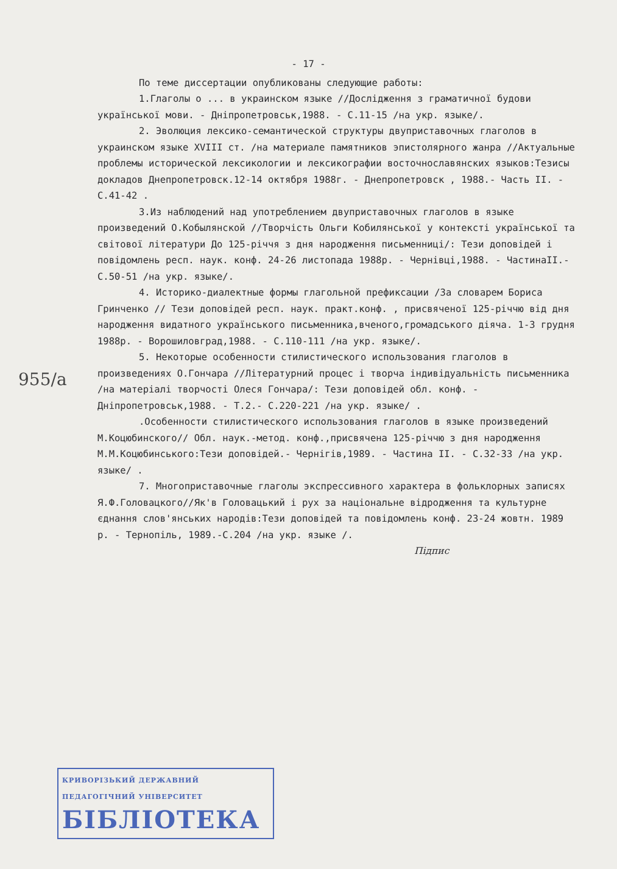- 17 -
955/a
По теме диссертации опубликованы следующие работы:
1.Глаголы о ... в украинском языке //Дослідження з граматичної будови української мови. - Дніпропетровськ,1988. - С.11-15 /на укр. языке/.
2. Эволюция лексико-семантической структуры двуприставочных глаголов в украинском языке XVIII ст. /на материале памятников эпистолярного жанра //Актуальные проблемы исторической лексикологии и лексикографии восточнославянских языков:Тезисы докладов Днепропетровск.12-14 октября 1988г. - Днепропетровск , 1988.- Часть II. - С.41-42 .
3.Из наблюдений над употреблением двуприставочных глаголов в языке произведений О.Кобылянской //Творчість Ольги Кобилянської у контексті української та світової літератури До 125-річчя з дня народження письменниці/: Тези доповідей і повідомлень респ. наук. конф. 24-26 листопада 1988р. - Чернівці,1988. - ЧастинаII.- С.50-51 /на укр. языке/.
4. Историко-диалектные формы глагольной префиксации /За словарем Бориса Гринченко // Тези доповідей респ. наук. практ.конф. , присвяченої 125-річчю від дня народження видатного українського письменника,вченого,громадського діяча. 1-3 грудня 1988р. - Ворошиловград,1988. - С.110-111 /на укр. языке/.
5. Некоторые особенности стилистического использования глаголов в произведениях О.Гончара //Літературний процес і творча індивідуальність письменника /на матеріалі творчості Олеся Гончара/: Тези доповідей обл. конф. - Дніпропетровськ,1988. - Т.2.- С.220-221 /на укр. языке/ .
.Особенности стилистического использования глаголов в языке произведений М.Коцюбинского// Обл. наук.-метод. конф.,присвячена 125-річчю з дня народження М.М.Коцюбинського:Тези доповідей.- Чернігів,1989. - Частина II. - С.32-33 /на укр. языке/ .
7. Многоприставочные глаголы экспрессивного характера в фольклорных записях Я.Ф.Головацкого//Як'в Головацький і рух за національне відродження та культурне єднання слов'янських народів:Тези доповідей та повідомлень конф. 23-24 жовтн. 1989 р. - Тернопіль, 1989.-С.204 /на укр. языке /.
Підпис
КРИВОРІЗЬКИЙ ДЕРЖАВНИЙ
ПЕДАГОГІЧНИЙ УНІВЕРСИТЕТ
БІБЛІОТЕКА